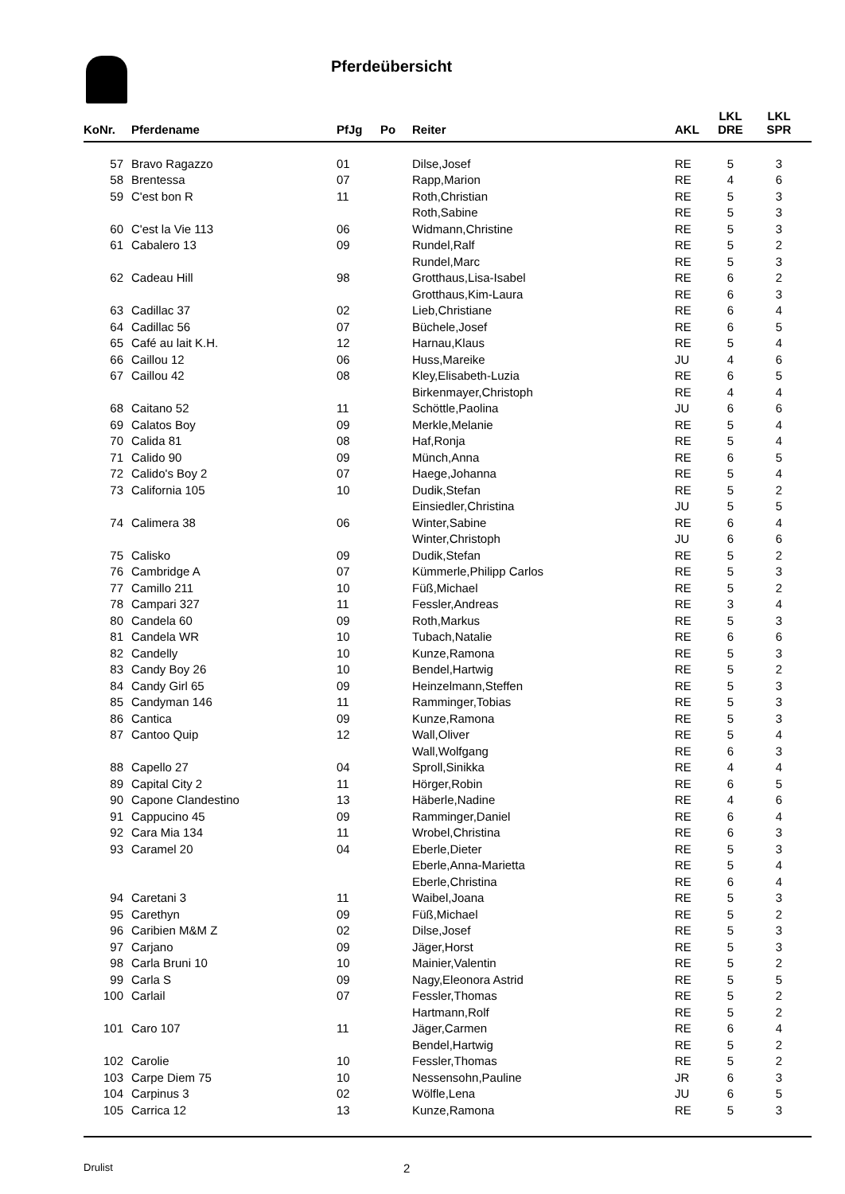Pferdeübersicht
| KoNr. | Pferdename | PfJg | Po | Reiter | AKL | LKL DRE | LKL SPR |
| --- | --- | --- | --- | --- | --- | --- | --- |
| 57 | Bravo Ragazzo | 01 | | Dilse,Josef | RE | 5 | 3 |
| 58 | Brentessa | 07 | | Rapp,Marion | RE | 4 | 6 |
| 59 | C'est bon R | 11 | | Roth,Christian | RE | 5 | 3 |
| | | | | Roth,Sabine | RE | 5 | 3 |
| 60 | C'est la Vie 113 | 06 | | Widmann,Christine | RE | 5 | 3 |
| 61 | Cabalero 13 | 09 | | Rundel,Ralf | RE | 5 | 2 |
| | | | | Rundel,Marc | RE | 5 | 3 |
| 62 | Cadeau Hill | 98 | | Grotthaus,Lisa-Isabel | RE | 6 | 2 |
| | | | | Grotthaus,Kim-Laura | RE | 6 | 3 |
| 63 | Cadillac 37 | 02 | | Lieb,Christiane | RE | 6 | 4 |
| 64 | Cadillac 56 | 07 | | Büchele,Josef | RE | 6 | 5 |
| 65 | Café au lait K.H. | 12 | | Harnau,Klaus | RE | 5 | 4 |
| 66 | Caillou 12 | 06 | | Huss,Mareike | JU | 4 | 6 |
| 67 | Caillou 42 | 08 | | Kley,Elisabeth-Luzia | RE | 6 | 5 |
| | | | | Birkenmayer,Christoph | RE | 4 | 4 |
| 68 | Caitano 52 | 11 | | Schöttle,Paolina | JU | 6 | 6 |
| 69 | Calatos Boy | 09 | | Merkle,Melanie | RE | 5 | 4 |
| 70 | Calida 81 | 08 | | Haf,Ronja | RE | 5 | 4 |
| 71 | Calido 90 | 09 | | Münch,Anna | RE | 6 | 5 |
| 72 | Calido's Boy 2 | 07 | | Haege,Johanna | RE | 5 | 4 |
| 73 | California 105 | 10 | | Dudik,Stefan | RE | 5 | 2 |
| | | | | Einsiedler,Christina | JU | 5 | 5 |
| 74 | Calimera 38 | 06 | | Winter,Sabine | RE | 6 | 4 |
| | | | | Winter,Christoph | JU | 6 | 6 |
| 75 | Calisko | 09 | | Dudik,Stefan | RE | 5 | 2 |
| 76 | Cambridge A | 07 | | Kümmerle,Philipp Carlos | RE | 5 | 3 |
| 77 | Camillo 211 | 10 | | Füß,Michael | RE | 5 | 2 |
| 78 | Campari 327 | 11 | | Fessler,Andreas | RE | 3 | 4 |
| 80 | Candela 60 | 09 | | Roth,Markus | RE | 5 | 3 |
| 81 | Candela WR | 10 | | Tubach,Natalie | RE | 6 | 6 |
| 82 | Candelly | 10 | | Kunze,Ramona | RE | 5 | 3 |
| 83 | Candy Boy 26 | 10 | | Bendel,Hartwig | RE | 5 | 2 |
| 84 | Candy Girl 65 | 09 | | Heinzelmann,Steffen | RE | 5 | 3 |
| 85 | Candyman 146 | 11 | | Ramminger,Tobias | RE | 5 | 3 |
| 86 | Cantica | 09 | | Kunze,Ramona | RE | 5 | 3 |
| 87 | Cantoo Quip | 12 | | Wall,Oliver | RE | 5 | 4 |
| | | | | Wall,Wolfgang | RE | 6 | 3 |
| 88 | Capello 27 | 04 | | Sproll,Sinikka | RE | 4 | 4 |
| 89 | Capital City 2 | 11 | | Hörger,Robin | RE | 6 | 5 |
| 90 | Capone Clandestino | 13 | | Häberle,Nadine | RE | 4 | 6 |
| 91 | Cappucino 45 | 09 | | Ramminger,Daniel | RE | 6 | 4 |
| 92 | Cara Mia 134 | 11 | | Wrobel,Christina | RE | 6 | 3 |
| 93 | Caramel 20 | 04 | | Eberle,Dieter | RE | 5 | 3 |
| | | | | Eberle,Anna-Marietta | RE | 5 | 4 |
| | | | | Eberle,Christina | RE | 6 | 4 |
| 94 | Caretani 3 | 11 | | Waibel,Joana | RE | 5 | 3 |
| 95 | Carethyn | 09 | | Füß,Michael | RE | 5 | 2 |
| 96 | Caribien M&M Z | 02 | | Dilse,Josef | RE | 5 | 3 |
| 97 | Carjano | 09 | | Jäger,Horst | RE | 5 | 3 |
| 98 | Carla Bruni 10 | 10 | | Mainier,Valentin | RE | 5 | 2 |
| 99 | Carla S | 09 | | Nagy,Eleonora Astrid | RE | 5 | 5 |
| 100 | Carlail | 07 | | Fessler,Thomas | RE | 5 | 2 |
| | | | | Hartmann,Rolf | RE | 5 | 2 |
| 101 | Caro 107 | 11 | | Jäger,Carmen | RE | 6 | 4 |
| | | | | Bendel,Hartwig | RE | 5 | 2 |
| 102 | Carolie | 10 | | Fessler,Thomas | RE | 5 | 2 |
| 103 | Carpe Diem 75 | 10 | | Nessensohn,Pauline | JR | 6 | 3 |
| 104 | Carpinus 3 | 02 | | Wölfle,Lena | JU | 6 | 5 |
| 105 | Carrica 12 | 13 | | Kunze,Ramona | RE | 5 | 3 |
Drulist 2